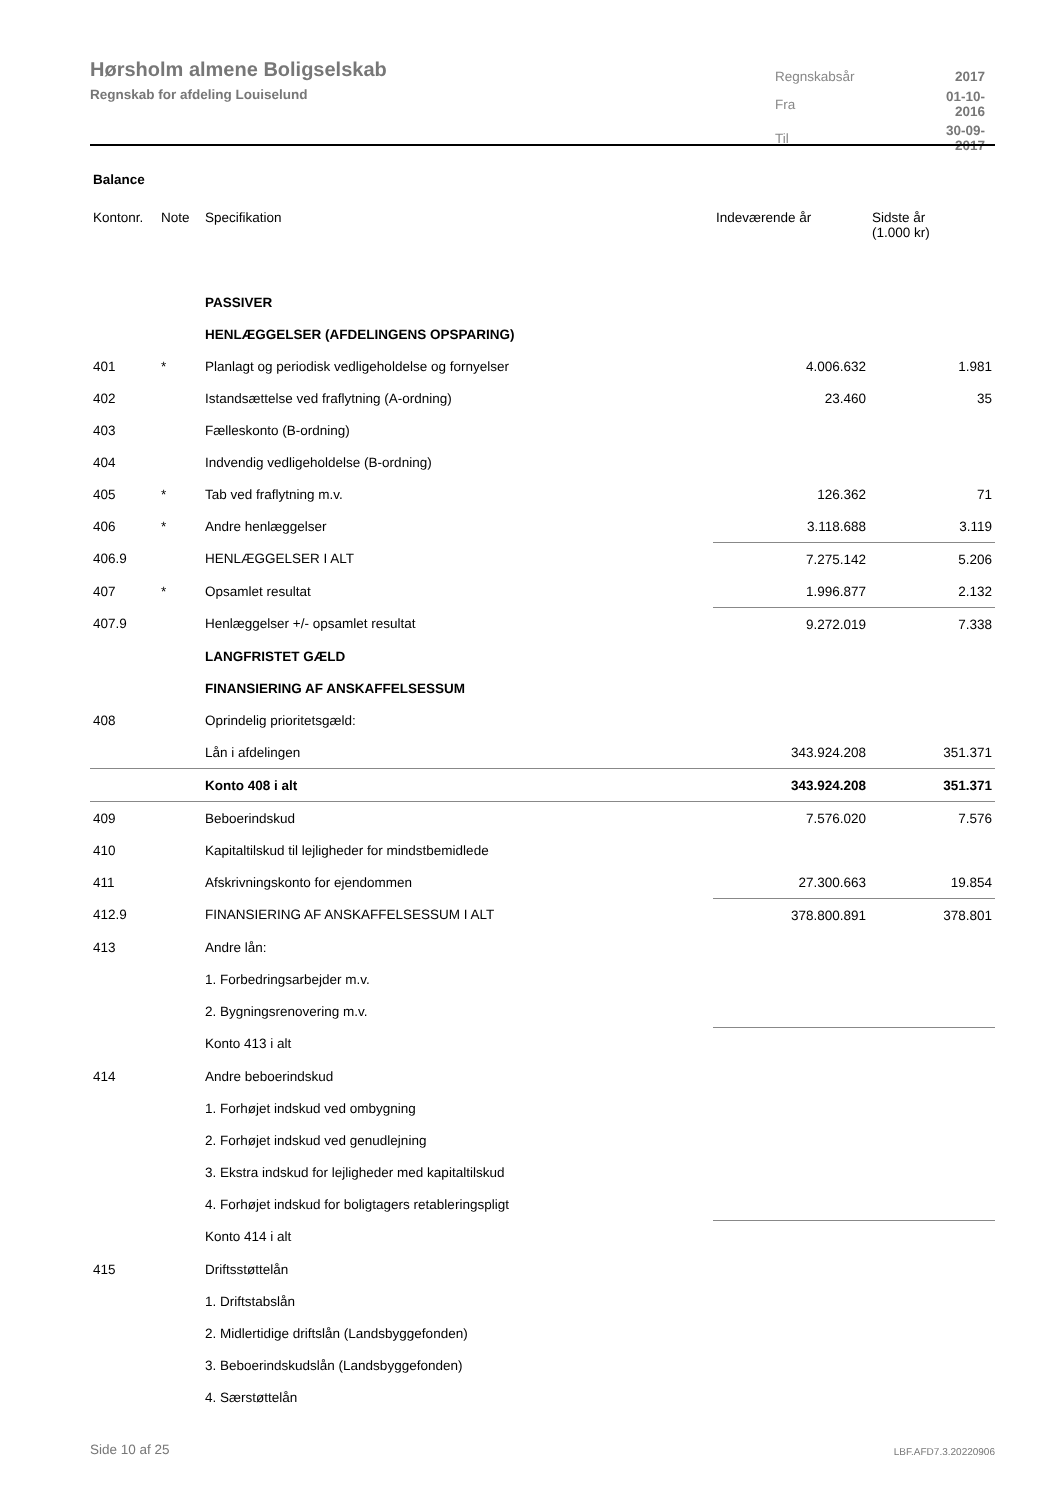Hørsholm almene Boligselskab
Regnskab for afdeling Louiselund
| Regnskabsår | 2017 |
| Fra | 01-10-2016 |
| Til | 30-09-2017 |
Balance
| Kontonr. | Note | Specifikation | Indeværende år | Sidste år (1.000 kr) |
| --- | --- | --- | --- | --- |
| | | PASSIVER | | |
| | | HENLÆGGELSER (AFDELINGENS OPSPARING) | | |
| 401 | * | Planlagt og periodisk vedligeholdelse og fornyelser | 4.006.632 | 1.981 |
| 402 | | Istandsættelse ved fraflytning (A-ordning) | 23.460 | 35 |
| 403 | | Fælleskonto (B-ordning) | | |
| 404 | | Indvendig vedligeholdelse (B-ordning) | | |
| 405 | * | Tab ved fraflytning m.v. | 126.362 | 71 |
| 406 | * | Andre henlæggelser | 3.118.688 | 3.119 |
| 406.9 | | HENLÆGGELSER I ALT | 7.275.142 | 5.206 |
| 407 | * | Opsamlet resultat | 1.996.877 | 2.132 |
| 407.9 | | Henlæggelser +/- opsamlet resultat | 9.272.019 | 7.338 |
| | | LANGFRISTET GÆLD | | |
| | | FINANSIERING AF ANSKAFFELSESSUM | | |
| 408 | | Oprindelig prioritetsgæld: | | |
| | | Lån i afdelingen | 343.924.208 | 351.371 |
| | | Konto 408 i alt | 343.924.208 | 351.371 |
| 409 | | Beboerindskud | 7.576.020 | 7.576 |
| 410 | | Kapitaltilskud til lejligheder for mindstbemidlede | | |
| 411 | | Afskrivningskonto for ejendommen | 27.300.663 | 19.854 |
| 412.9 | | FINANSIERING AF ANSKAFFELSESSUM I ALT | 378.800.891 | 378.801 |
| 413 | | Andre lån: | | |
| | | 1. Forbedringsarbejder m.v. | | |
| | | 2. Bygningsrenovering m.v. | | |
| | | Konto 413 i alt | | |
| 414 | | Andre beboerindskud | | |
| | | 1. Forhøjet indskud ved ombygning | | |
| | | 2. Forhøjet indskud ved genudlejning | | |
| | | 3. Ekstra indskud for lejligheder med kapitaltilskud | | |
| | | 4. Forhøjet indskud for boligtagers retableringspligt | | |
| | | Konto 414 i alt | | |
| 415 | | Driftsstøttelån | | |
| | | 1. Driftstabslån | | |
| | | 2. Midlertidige driftslån (Landsbyggefonden) | | |
| | | 3. Beboerindskudslån (Landsbyggefonden) | | |
| | | 4. Særstøttelån | | |
Side 10 af 25 LBF.AFD7.3.20220906